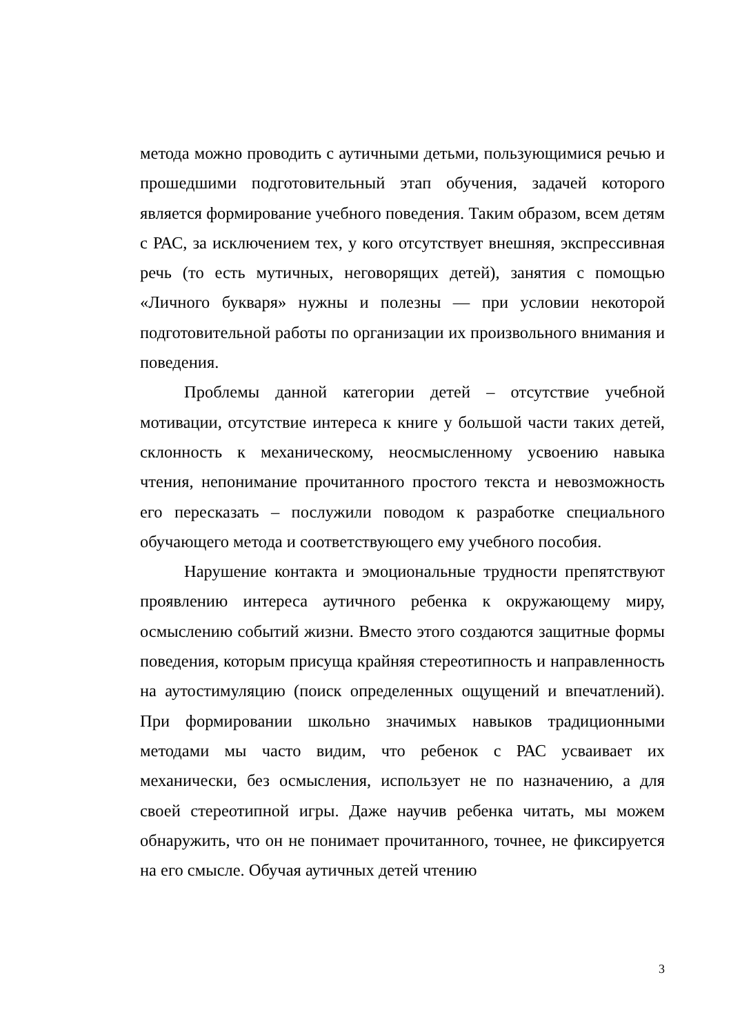метода можно проводить с аутичными детьми, пользующимися речью и прошедшими подготовительный этап обучения, задачей которого является формирование учебного поведения. Таким образом, всем детям с РАС, за исключением тех, у кого отсутствует внешняя, экспрессивная речь (то есть мутичных, неговорящих детей), занятия с помощью «Личного букваря» нужны и полезны — при условии некоторой подготовительной работы по организации их произвольного внимания и поведения.
Проблемы данной категории детей – отсутствие учебной мотивации, отсутствие интереса к книге у большой части таких детей, склонность к механическому, неосмысленному усвоению навыка чтения, непонимание прочитанного простого текста и невозможность его пересказать – послужили поводом к разработке специального обучающего метода и соответствующего ему учебного пособия.
Нарушение контакта и эмоциональные трудности препятствуют проявлению интереса аутичного ребенка к окружающему миру, осмыслению событий жизни. Вместо этого создаются защитные формы поведения, которым присуща крайняя стереотипность и направленность на аутостимуляцию (поиск определенных ощущений и впечатлений). При формировании школьно значимых навыков традиционными методами мы часто видим, что ребенок с РАС усваивает их механически, без осмысления, использует не по назначению, а для своей стереотипной игры. Даже научив ребенка читать, мы можем обнаружить, что он не понимает прочитанного, точнее, не фиксируется на его смысле. Обучая аутичных детей чтению
3